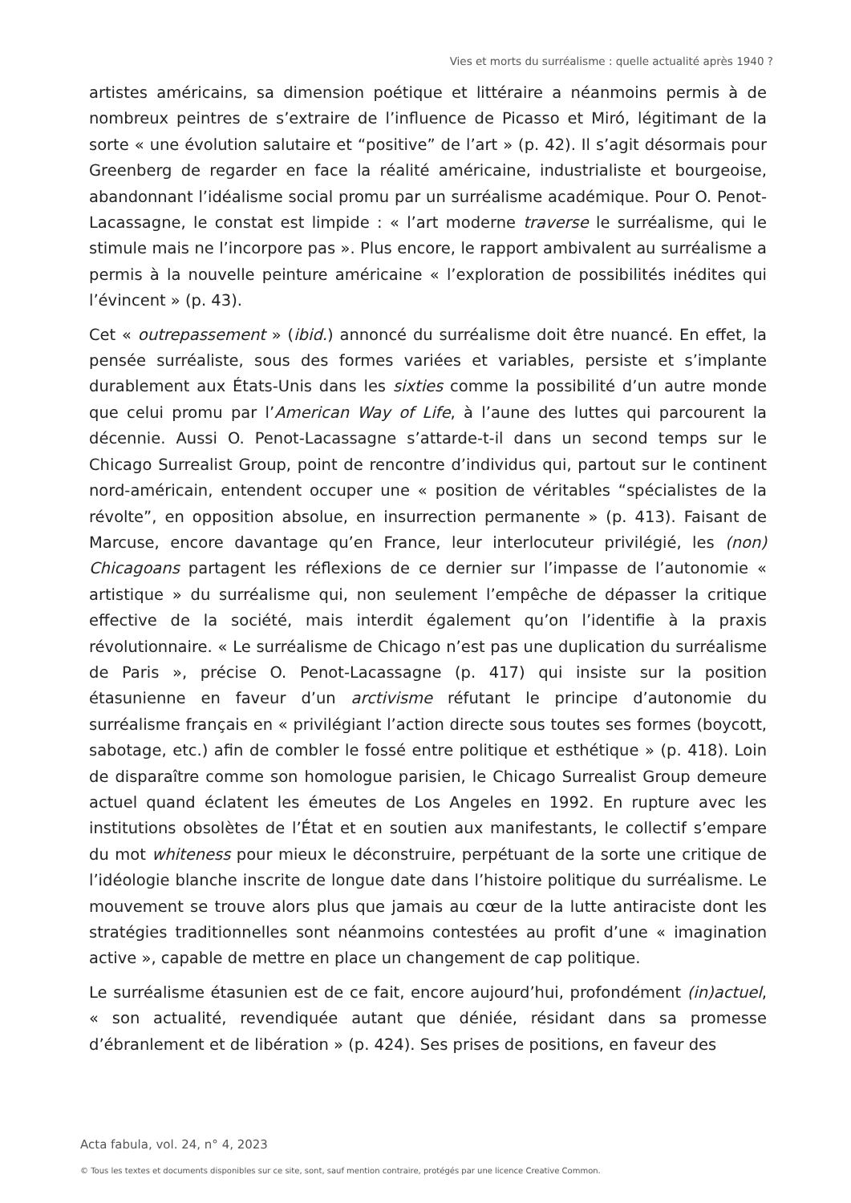Vies et morts du surréalisme : quelle actualité après 1940 ?
artistes américains, sa dimension poétique et littéraire a néanmoins permis à de nombreux peintres de s’extraire de l’influence de Picasso et Miró, légitimant de la sorte « une évolution salutaire et “positive” de l’art » (p. 42). Il s’agit désormais pour Greenberg de regarder en face la réalité américaine, industrialiste et bourgeoise, abandonnant l’idéalisme social promu par un surréalisme académique. Pour O. Penot-Lacassagne, le constat est limpide : « l’art moderne traverse le surréalisme, qui le stimule mais ne l’incorpore pas ». Plus encore, le rapport ambivalent au surréalisme a permis à la nouvelle peinture américaine « l’exploration de possibilités inédites qui l’évincent » (p. 43).
Cet « outrepassement » (ibid.) annoncé du surréalisme doit être nuancé. En effet, la pensée surréaliste, sous des formes variées et variables, persiste et s’implante durablement aux États-Unis dans les sixties comme la possibilité d’un autre monde que celui promu par l’American Way of Life, à l’aune des luttes qui parcourent la décennie. Aussi O. Penot-Lacassagne s’attarde-t-il dans un second temps sur le Chicago Surrealist Group, point de rencontre d’individus qui, partout sur le continent nord-américain, entendent occuper une « position de véritables “spécialistes de la révolte”, en opposition absolue, en insurrection permanente » (p. 413). Faisant de Marcuse, encore davantage qu’en France, leur interlocuteur privilégié, les (non) Chicagoans partagent les réflexions de ce dernier sur l’impasse de l’autonomie « artistique » du surréalisme qui, non seulement l’empêche de dépasser la critique effective de la société, mais interdit également qu’on l’identifie à la praxis révolutionnaire. « Le surréalisme de Chicago n’est pas une duplication du surréalisme de Paris », précise O. Penot-Lacassagne (p. 417) qui insiste sur la position étasunienne en faveur d’un arctivisme réfutant le principe d’autonomie du surréalisme français en « privilégiant l’action directe sous toutes ses formes (boycott, sabotage, etc.) afin de combler le fossé entre politique et esthétique » (p. 418). Loin de disparaître comme son homologue parisien, le Chicago Surrealist Group demeure actuel quand éclatent les émeutes de Los Angeles en 1992. En rupture avec les institutions obsolètes de l’État et en soutien aux manifestants, le collectif s’empare du mot whiteness pour mieux le déconstruire, perpétuant de la sorte une critique de l’idéologie blanche inscrite de longue date dans l’histoire politique du surréalisme. Le mouvement se trouve alors plus que jamais au cœur de la lutte antiraciste dont les stratégies traditionnelles sont néanmoins contestées au profit d’une « imagination active », capable de mettre en place un changement de cap politique.
Le surréalisme étasunien est de ce fait, encore aujourd’hui, profondément (in)actuel, « son actualité, revendiquée autant que déniée, résidant dans sa promesse d’ébranlement et de libération » (p. 424). Ses prises de positions, en faveur des
Acta fabula, vol. 24, n° 4, 2023
© Tous les textes et documents disponibles sur ce site, sont, sauf mention contraire, protégés par une licence Creative Common.